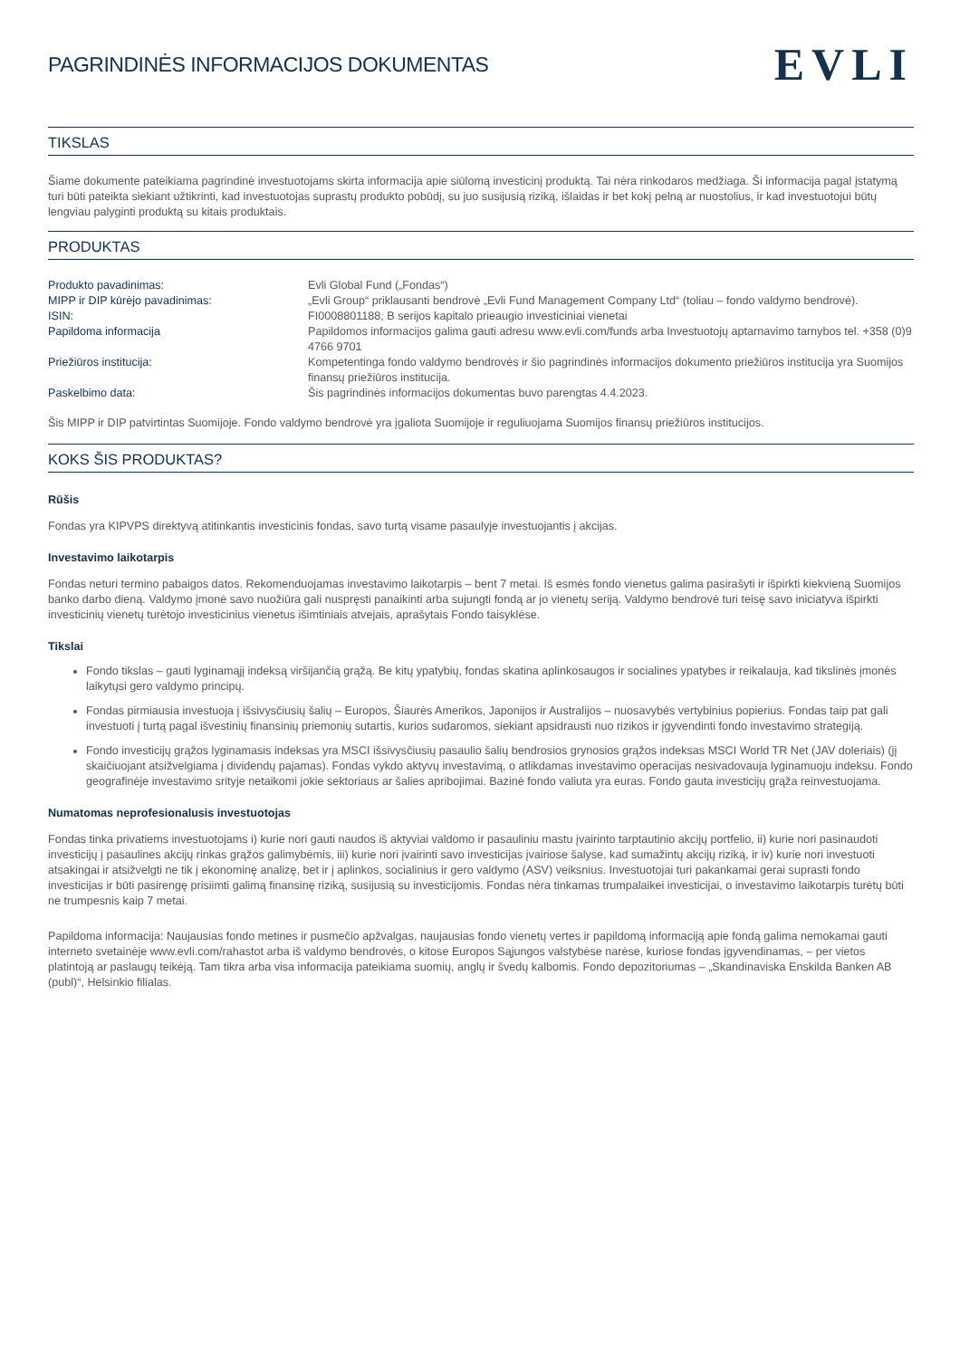PAGRINDINĖS INFORMACIJOS DOKUMENTAS
EVLI
TIKSLAS
Šiame dokumente pateikiama pagrindinė investuotojams skirta informacija apie siūlomą investicinį produktą. Tai nėra rinkodaros medžiaga. Ši informacija pagal įstatymą turi būti pateikta siekiant užtikrinti, kad investuotojas suprastų produkto pobūdį, su juo susijusią riziką, išlaidas ir bet kokį pelną ar nuostolius, ir kad investuotojui būtų lengviau palyginti produktą su kitais produktais.
PRODUKTAS
| Produkto pavadinimas: | Evli Global Fund („Fondas“) |
| MIPP ir DIP kūrėjo pavadinimas: | „Evli Group“ priklausanti bendrovė „Evli Fund Management Company Ltd“ (toliau – fondo valdymo bendrovė). |
| ISIN: | FI0008801188, B serijos kapitalo prieaugio investiciniai vienetai |
| Papildoma informacija | Papildomos informacijos galima gauti adresu www.evli.com/funds arba Investuotojų aptarnavimo tarnybos tel. +358 (0)9 4766 9701 |
| Priežiūros institucija: | Kompetentinga fondo valdymo bendrovės ir šio pagrindinės informacijos dokumento priežiūros institucija yra Suomijos finansų priežiūros institucija. |
| Paskelbimo data: | Šis pagrindinės informacijos dokumentas buvo parengtas 4.4.2023. |
Šis MIPP ir DIP patvirtintas Suomijoje. Fondo valdymo bendrovė yra įgaliota Suomijoje ir reguliuojama Suomijos finansų priežiūros institucijos.
KOKS ŠIS PRODUKTAS?
Rūšis
Fondas yra KIPVPS direktyvą atitinkantis investicinis fondas, savo turtą visame pasaulyje investuojantis į akcijas.
Investavimo laikotarpis
Fondas neturi termino pabaigos datos. Rekomenduojamas investavimo laikotarpis – bent 7 metai. Iš esmės fondo vienetus galima pasirašyti ir išpirkti kiekvieną Suomijos banko darbo dieną. Valdymo įmonė savo nuožiūra gali nuspręsti panaikinti arba sujungti fondą ar jo vienetų seriją. Valdymo bendrovė turi teisę savo iniciatyva išpirkti investicinių vienetų turėtojo investicinius vienetus išimtiniais atvejais, aprašytais Fondo taisyklėse.
Tikslai
Fondo tikslas – gauti lyginamąjį indeksą viršijančią grąžą. Be kitų ypatybių, fondas skatina aplinkosaugos ir socialines ypatybes ir reikalauja, kad tikslinės įmonės laikytųsi gero valdymo principų.
Fondas pirmiausia investuoja į išsivysčiusių šalių – Europos, Šiaurės Amerikos, Japonijos ir Australijos – nuosavybės vertybinius popierius. Fondas taip pat gali investuoti į turtą pagal išvestinių finansinių priemonių sutartis, kurios sudaromos, siekiant apsidrausti nuo rizikos ir įgyvendinti fondo investavimo strategiją.
Fondo investicijų grąžos lyginamasis indeksas yra MSCI išsivysčiusių pasaulio šalių bendrosios grynosios grąžos indeksas MSCI World TR Net (JAV doleriais) (jį skaičiuojant atsižvelgiama į dividendų pajamas). Fondas vykdo aktyvų investavimą, o atlikdamas investavimo operacijas nesivadovauja lyginamuoju indeksu. Fondo geografinėje investavimo srityje netaikomi jokie sektoriaus ar šalies apribojimai. Bazinė fondo valiuta yra euras. Fondo gauta investicijų grąža reinvestuojama.
Numatomas neprofesionalusis investuotojas
Fondas tinka privatiems investuotojams i) kurie nori gauti naudos iš aktyviai valdomo ir pasauliniu mastu įvairinto tarptautinio akcijų portfelio, ii) kurie nori pasinaudoti investicijų į pasaulines akcijų rinkas grąžos galimybėmis, iii) kurie nori įvairinti savo investicijas įvairiose šalyse, kad sumažintų akcijų riziką, ir iv) kurie nori investuoti atsakingai ir atsižvelgti ne tik į ekonominę analizę, bet ir į aplinkos, socialinius ir gero valdymo (ASV) veiksnius. Investuotojai turi pakankamai gerai suprasti fondo investicijas ir būti pasirengę prisiimti galimą finansinę riziką, susijusią su investicijomis. Fondas nėra tinkamas trumpalaikei investicijai, o investavimo laikotarpis turėtų būti ne trumpesnis kaip 7 metai.
Papildoma informacija: Naujausias fondo metines ir pusmečio apžvalgas, naujausias fondo vienetų vertes ir papildomą informaciją apie fondą galima nemokamai gauti interneto svetainėje www.evli.com/rahastot arba iš valdymo bendrovės, o kitose Europos Sąjungos valstybėse narėse, kuriose fondas įgyvendinamas, – per vietos platintoją ar paslaugų teikėją. Tam tikra arba visa informacija pateikiama suomių, anglų ir švedų kalbomis. Fondo depozitoriumas – „Skandinaviska Enskilda Banken AB (publ)“, Helsinkio filialas.